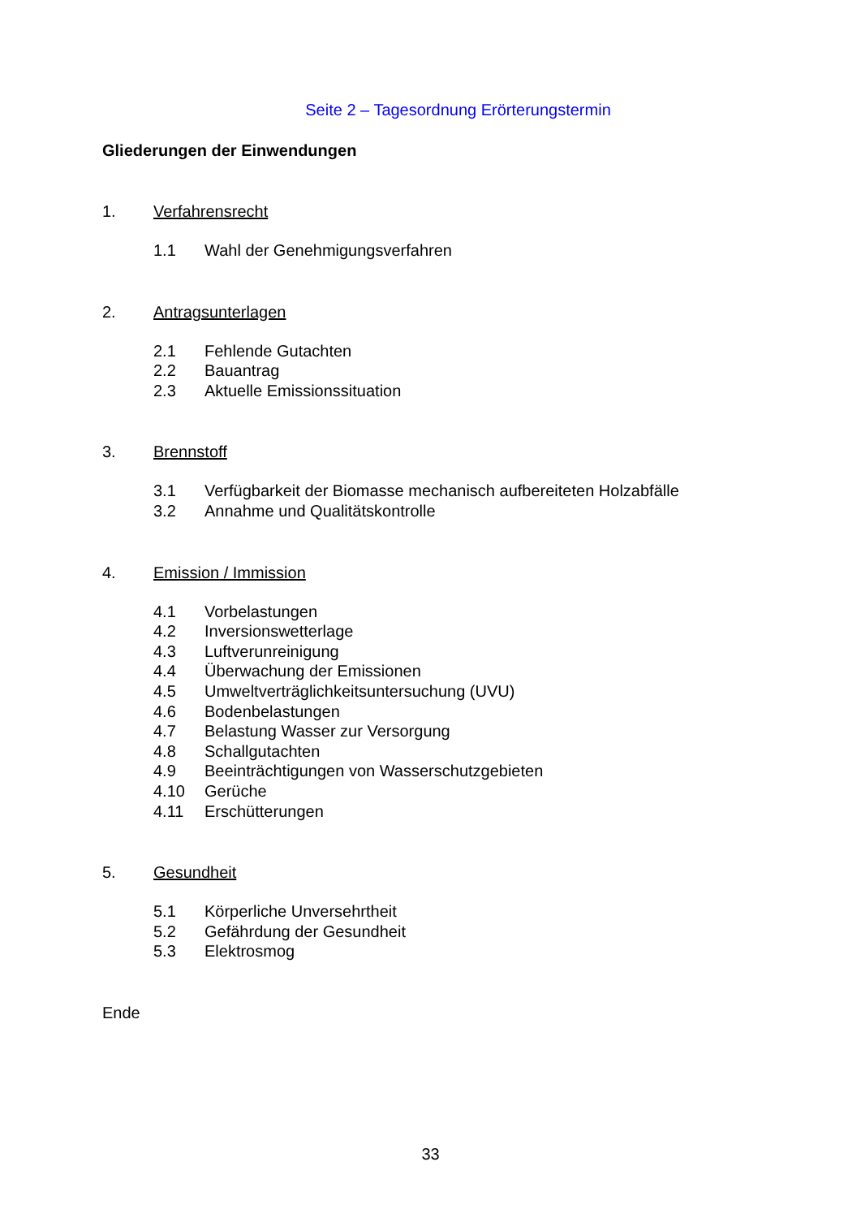Seite 2 – Tagesordnung Erörterungstermin
Gliederungen der Einwendungen
1. Verfahrensrecht
1.1 Wahl der Genehmigungsverfahren
2. Antragsunterlagen
2.1 Fehlende Gutachten
2.2 Bauantrag
2.3 Aktuelle Emissionssituation
3. Brennstoff
3.1 Verfügbarkeit der Biomasse mechanisch aufbereiteten Holzabfälle
3.2 Annahme und Qualitätskontrolle
4. Emission / Immission
4.1 Vorbelastungen
4.2 Inversionswetterlage
4.3 Luftverunreinigung
4.4 Überwachung der Emissionen
4.5 Umweltverträglichkeitsuntersuchung (UVU)
4.6 Bodenbelastungen
4.7 Belastung Wasser zur Versorgung
4.8 Schallgutachten
4.9 Beeinträchtigungen von Wasserschutzgebieten
4.10 Gerüche
4.11 Erschütterungen
5. Gesundheit
5.1 Körperliche Unversehrtheit
5.2 Gefährdung der Gesundheit
5.3 Elektrosmog
Ende
33